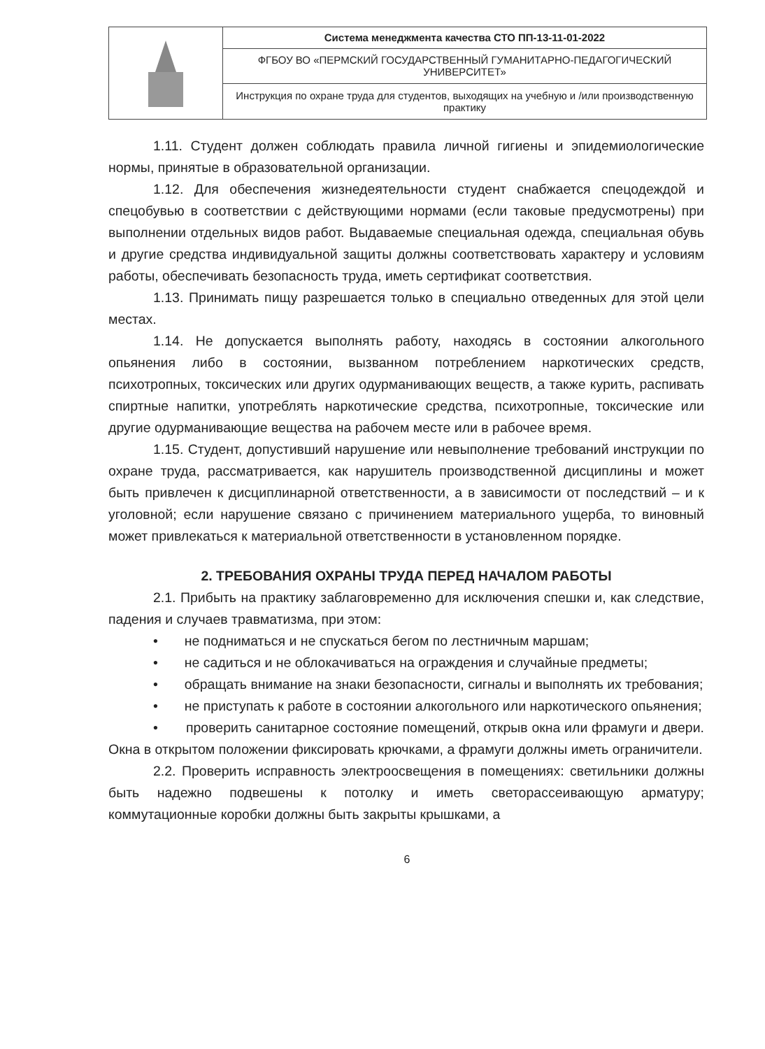| | Система менеджмента качества СТО ПП-13-11-01-2022 |
| | ФГБОУ ВО «ПЕРМСКИЙ ГОСУДАРСТВЕННЫЙ ГУМАНИТАРНО-ПЕДАГОГИЧЕСКИЙ УНИВЕРСИТЕТ» |
| | Инструкция по охране труда для студентов, выходящих на учебную и /или производственную практику |
1.11. Студент должен соблюдать правила личной гигиены и эпидемиологические нормы, принятые в образовательной организации.
1.12. Для обеспечения жизнедеятельности студент снабжается спецодеждой и спецобувью в соответствии с действующими нормами (если таковые предусмотрены) при выполнении отдельных видов работ. Выдаваемые специальная одежда, специальная обувь и другие средства индивидуальной защиты должны соответствовать характеру и условиям работы, обеспечивать безопасность труда, иметь сертификат соответствия.
1.13. Принимать пищу разрешается только в специально отведенных для этой цели местах.
1.14. Не допускается выполнять работу, находясь в состоянии алкогольного опьянения либо в состоянии, вызванном потреблением наркотических средств, психотропных, токсических или других одурманивающих веществ, а также курить, распивать спиртные напитки, употреблять наркотические средства, психотропные, токсические или другие одурманивающие вещества на рабочем месте или в рабочее время.
1.15. Студент, допустивший нарушение или невыполнение требований инструкции по охране труда, рассматривается, как нарушитель производственной дисциплины и может быть привлечен к дисциплинарной ответственности, а в зависимости от последствий – и к уголовной; если нарушение связано с причинением материального ущерба, то виновный может привлекаться к материальной ответственности в установленном порядке.
2. ТРЕБОВАНИЯ ОХРАНЫ ТРУДА ПЕРЕД НАЧАЛОМ РАБОТЫ
2.1. Прибыть на практику заблаговременно для исключения спешки и, как следствие, падения и случаев травматизма, при этом:
• не подниматься и не спускаться бегом по лестничным маршам;
• не садиться и не облокачиваться на ограждения и случайные предметы;
• обращать внимание на знаки безопасности, сигналы и выполнять их требования;
• не приступать к работе в состоянии алкогольного или наркотического опьянения;
• проверить санитарное состояние помещений, открыв окна или фрамуги и двери. Окна в открытом положении фиксировать крючками, а фрамуги должны иметь ограничители.
2.2. Проверить исправность электроосвещения в помещениях: светильники должны быть надежно подвешены к потолку и иметь светорассеивающую арматуру; коммутационные коробки должны быть закрыты крышками, а
6